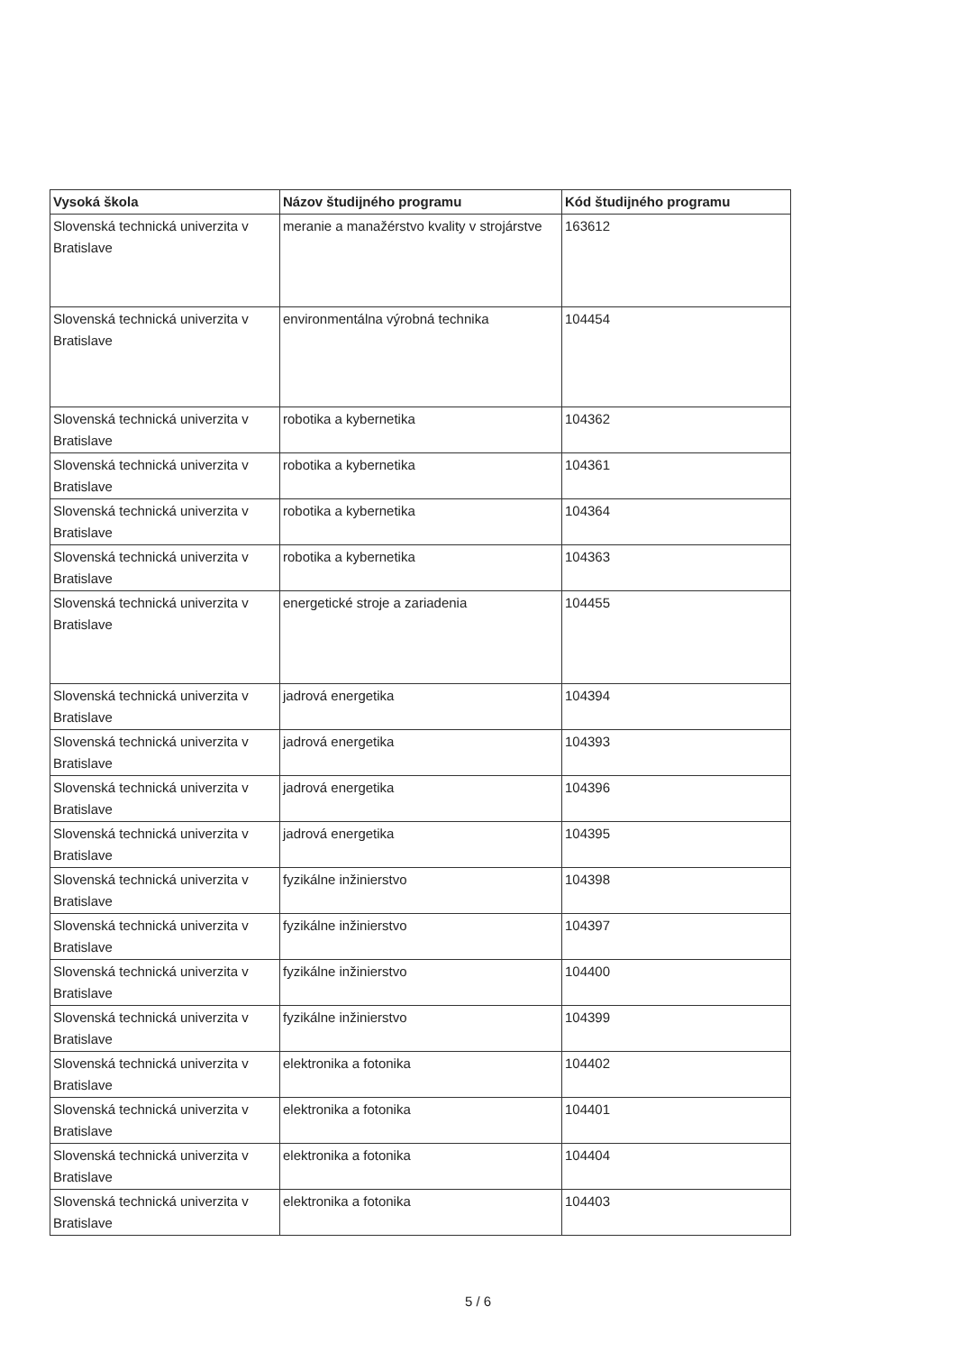| Vysoká škola | Názov študijného programu | Kód študijného programu |
| --- | --- | --- |
| Slovenská technická univerzita v Bratislave | meranie a manažérstvo kvality v strojárstve | 163612 |
| Slovenská technická univerzita v Bratislave | environmentálna výrobná technika | 104454 |
| Slovenská technická univerzita v Bratislave | robotika a kybernetika | 104362 |
| Slovenská technická univerzita v Bratislave | robotika a kybernetika | 104361 |
| Slovenská technická univerzita v Bratislave | robotika a kybernetika | 104364 |
| Slovenská technická univerzita v Bratislave | robotika a kybernetika | 104363 |
| Slovenská technická univerzita v Bratislave | energetické stroje a zariadenia | 104455 |
| Slovenská technická univerzita v Bratislave | jadrová energetika | 104394 |
| Slovenská technická univerzita v Bratislave | jadrová energetika | 104393 |
| Slovenská technická univerzita v Bratislave | jadrová energetika | 104396 |
| Slovenská technická univerzita v Bratislave | jadrová energetika | 104395 |
| Slovenská technická univerzita v Bratislave | fyzikálne inžinierstvo | 104398 |
| Slovenská technická univerzita v Bratislave | fyzikálne inžinierstvo | 104397 |
| Slovenská technická univerzita v Bratislave | fyzikálne inžinierstvo | 104400 |
| Slovenská technická univerzita v Bratislave | fyzikálne inžinierstvo | 104399 |
| Slovenská technická univerzita v Bratislave | elektronika a fotonika | 104402 |
| Slovenská technická univerzita v Bratislave | elektronika a fotonika | 104401 |
| Slovenská technická univerzita v Bratislave | elektronika a fotonika | 104404 |
| Slovenská technická univerzita v Bratislave | elektronika a fotonika | 104403 |
5 / 6